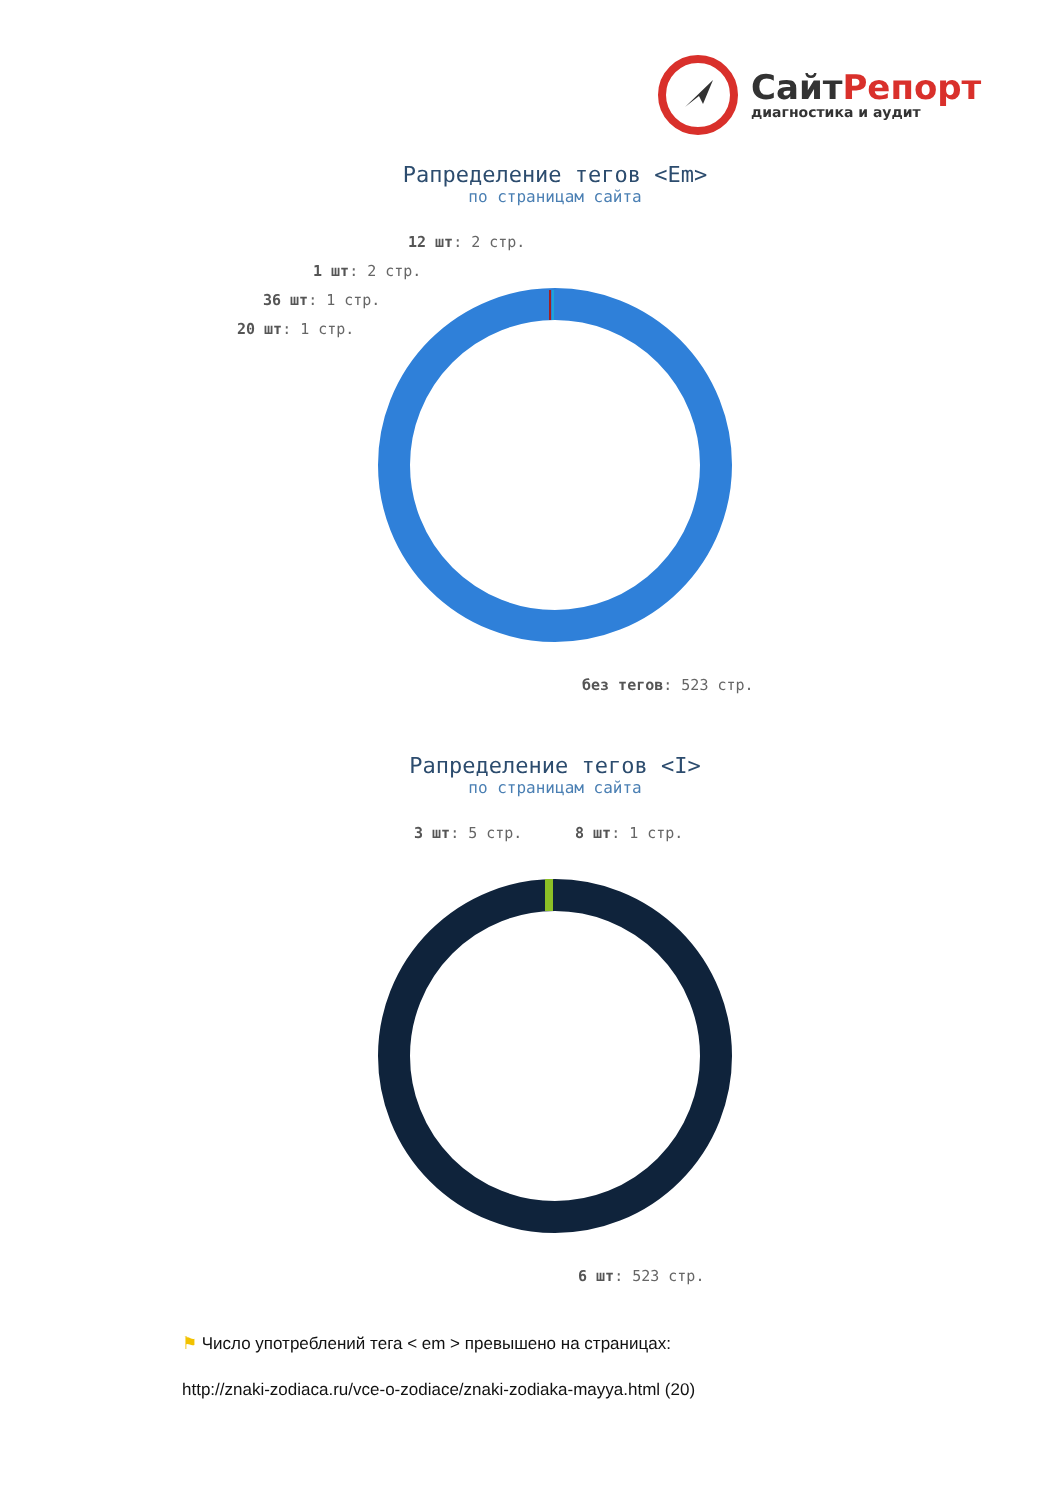СайтРепорт
диагностика и аудит
Рапределение тегов <Em>
по страницам сайта
12 шт: 2 стр.
1 шт: 2 стр.
36 шт: 1 стр.
20 шт: 1 стр.
без тегов: 523 стр.
Рапределение тегов <I>
по страницам сайта
3 шт: 5 стр. 8 шт: 1 стр.
6 шт: 523 стр.
⚑ Число употреблений тега < em > превышено на страницах:
http://znaki-zodiaca.ru/vce-o-zodiace/znaki-zodiaka-mayya.html (20)